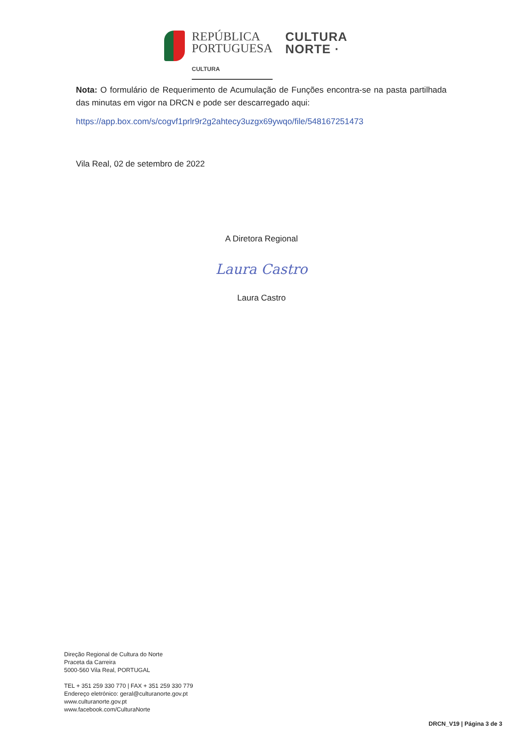REPÚBLICA
PORTUGUESA
CULTURA
CULTURA
NORTE ·
Nota: O formulário de Requerimento de Acumulação de Funções encontra-se na pasta partilhada das minutas em vigor na DRCN e pode ser descarregado aqui:
https://app.box.com/s/cogvf1prlr9r2g2ahtecy3uzgx69ywqo/file/548167251473
Vila Real, 02 de setembro de 2022
A Diretora Regional
Laura Castro
Laura Castro
Direção Regional de Cultura do Norte
Praceta da Carreira
5000-560 Vila Real, PORTUGAL
TEL + 351 259 330 770 | FAX + 351 259 330 779
Endereço eletrónico: geral@culturanorte.gov.pt
www.culturanorte.gov.pt
www.facebook.com/CulturaNorte
DRCN_V19 | Página 3 de 3